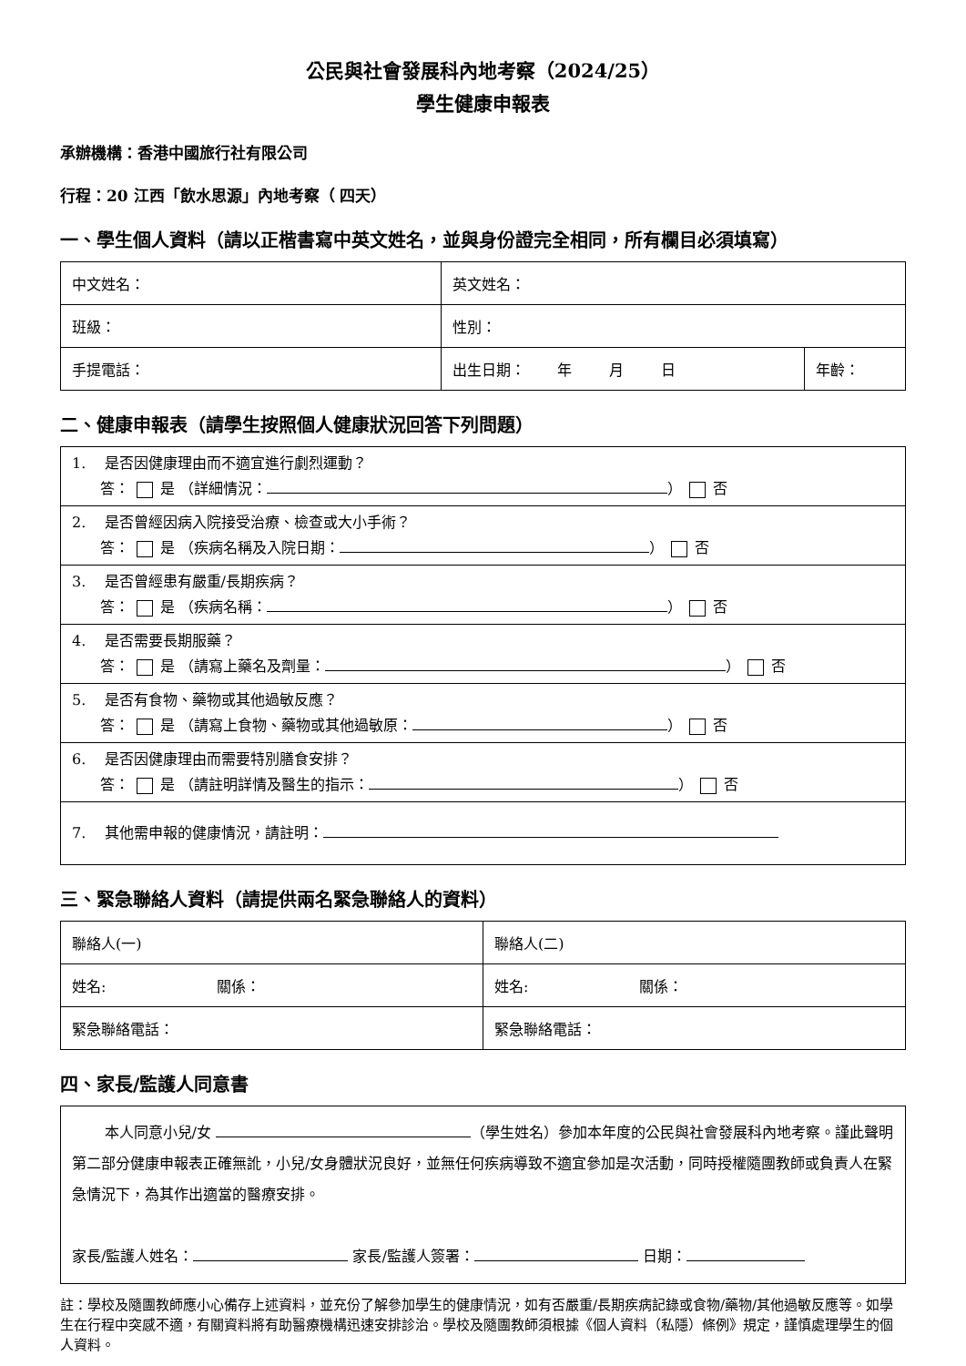公民與社會發展科內地考察（2024/25）
學生健康申報表
承辦機構：香港中國旅行社有限公司
行程：20 江西「飲水思源」內地考察（ 四天）
一、學生個人資料（請以正楷書寫中英文姓名，並與身份證完全相同，所有欄目必須填寫）
| 中文姓名： | 英文姓名： | |
| 班級： | 性別： | |
| 手提電話： | 出生日期： 年 月 日 | 年齡： |
二、健康申報表（請學生按照個人健康狀況回答下列問題）
| 1. 是否因健康理由而不適宜進行劇烈運動？ 答： 是 （詳細情況： ） 否 |
| 2. 是否曾經因病入院接受治療、檢查或大小手術？ 答： 是 （疾病名稱及入院日期： ） 否 |
| 3. 是否曾經患有嚴重/長期疾病？ 答： 是 （疾病名稱： ） 否 |
| 4. 是否需要長期服藥？ 答： 是 （請寫上藥名及劑量： ） 否 |
| 5. 是否有食物、藥物或其他過敏反應？ 答： 是 （請寫上食物、藥物或其他過敏原： ） 否 |
| 6. 是否因健康理由而需要特別膳食安排？ 答： 是 （請註明詳情及醫生的指示： ） 否 |
| 7. 其他需申報的健康情況，請註明： |
三、緊急聯絡人資料（請提供兩名緊急聯絡人的資料）
| 聯絡人(一) | 聯絡人(二) |
| 姓名: 關係： | 姓名: 關係： |
| 緊急聯絡電話： | 緊急聯絡電話： |
四、家長/監護人同意書
| 本人同意小兒/女 （學生姓名）參加本年度的公民與社會發展科內地考察。謹此聲明第二部分健康申報表正確無訛，小兒/女身體狀況良好，並無任何疾病導致不適宜參加是次活動，同時授權隨團教師或負責人在緊急情況下，為其作出適當的醫療安排。 家長/監護人姓名： 家長/監護人簽署： 日期： |
註：學校及隨團教師應小心備存上述資料，並充份了解參加學生的健康情況，如有否嚴重/長期疾病記錄或食物/藥物/其他過敏反應等。如學生在行程中突感不適，有關資料將有助醫療機構迅速安排診治。學校及隨團教師須根據《個人資料（私隱）條例》規定，謹慎處理學生的個人資料。